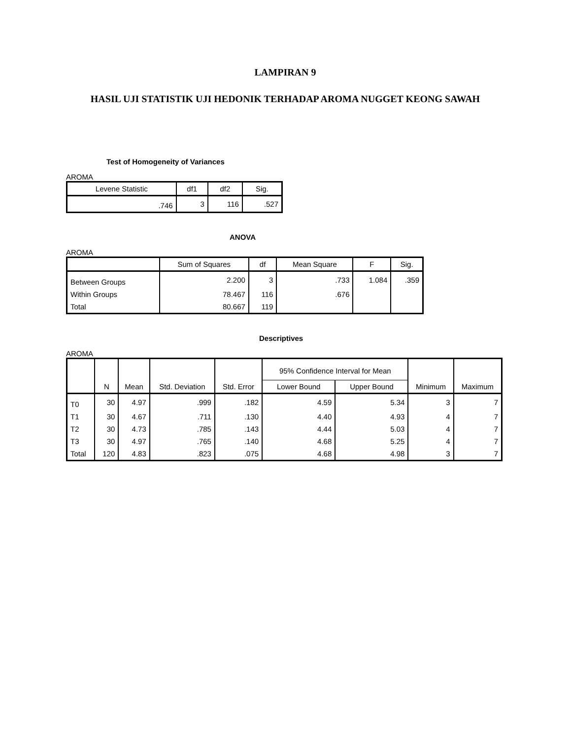LAMPIRAN 9
HASIL UJI STATISTIK UJI HEDONIK TERHADAP AROMA NUGGET KEONG SAWAH
Test of Homogeneity of Variances
AROMA
| Levene Statistic | df1 | df2 | Sig. |
| --- | --- | --- | --- |
| .746 | 3 | 116 | .527 |
ANOVA
AROMA
| | Sum of Squares | df | Mean Square | F | Sig. |
| --- | --- | --- | --- | --- | --- |
| Between Groups | 2.200 | 3 | .733 | 1.084 | .359 |
| Within Groups | 78.467 | 116 | .676 | | |
| Total | 80.667 | 119 | | | |
Descriptives
AROMA
| | N | Mean | Std. Deviation | Std. Error | 95% Confidence Interval for Mean | | Minimum | Maximum |
| --- | --- | --- | --- | --- | --- | --- | --- | --- |
| | | | | | Lower Bound | Upper Bound | | |
| T0 | 30 | 4.97 | .999 | .182 | 4.59 | 5.34 | 3 | 7 |
| T1 | 30 | 4.67 | .711 | .130 | 4.40 | 4.93 | 4 | 7 |
| T2 | 30 | 4.73 | .785 | .143 | 4.44 | 5.03 | 4 | 7 |
| T3 | 30 | 4.97 | .765 | .140 | 4.68 | 5.25 | 4 | 7 |
| Total | 120 | 4.83 | .823 | .075 | 4.68 | 4.98 | 3 | 7 |